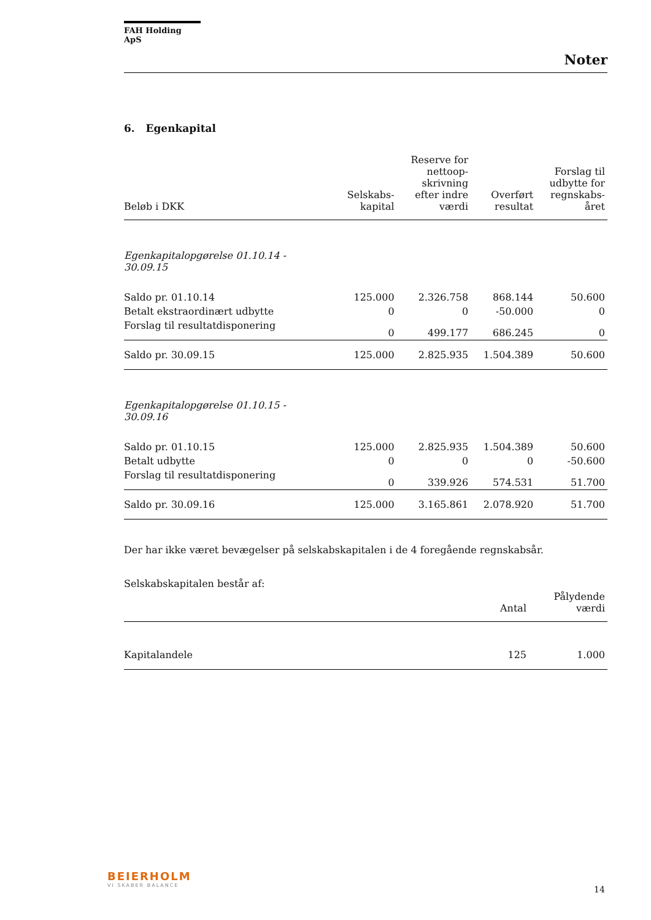FAH Holding ApS
Noter
6. Egenkapital
| Beløb i DKK | Selskabs- kapital | Reserve for nettoop- skrivning efter indre værdi | Overført resultat | Forslag til udbytte for regnskabs- året |
| --- | --- | --- | --- | --- |
| Egenkapitalopgørelse 01.10.14 - 30.09.15 | | | | |
| Saldo pr. 01.10.14 | 125.000 | 2.326.758 | 868.144 | 50.600 |
| Betalt ekstraordinært udbytte | 0 | 0 | -50.000 | 0 |
| Forslag til resultatdisponering | 0 | 499.177 | 686.245 | 0 |
| Saldo pr. 30.09.15 | 125.000 | 2.825.935 | 1.504.389 | 50.600 |
| Egenkapitalopgørelse 01.10.15 - 30.09.16 | | | | |
| Saldo pr. 01.10.15 | 125.000 | 2.825.935 | 1.504.389 | 50.600 |
| Betalt udbytte | 0 | 0 | 0 | -50.600 |
| Forslag til resultatdisponering | 0 | 339.926 | 574.531 | 51.700 |
| Saldo pr. 30.09.16 | 125.000 | 3.165.861 | 2.078.920 | 51.700 |
Der har ikke været bevægelser på selskabskapitalen i de 4 foregående regnskabsår.
Selskabskapitalen består af:
| | Antal | Pålydende værdi |
| --- | --- | --- |
| Kapitalandele | 125 | 1.000 |
BEIERHOLM
VI SKABER BALANCE
14